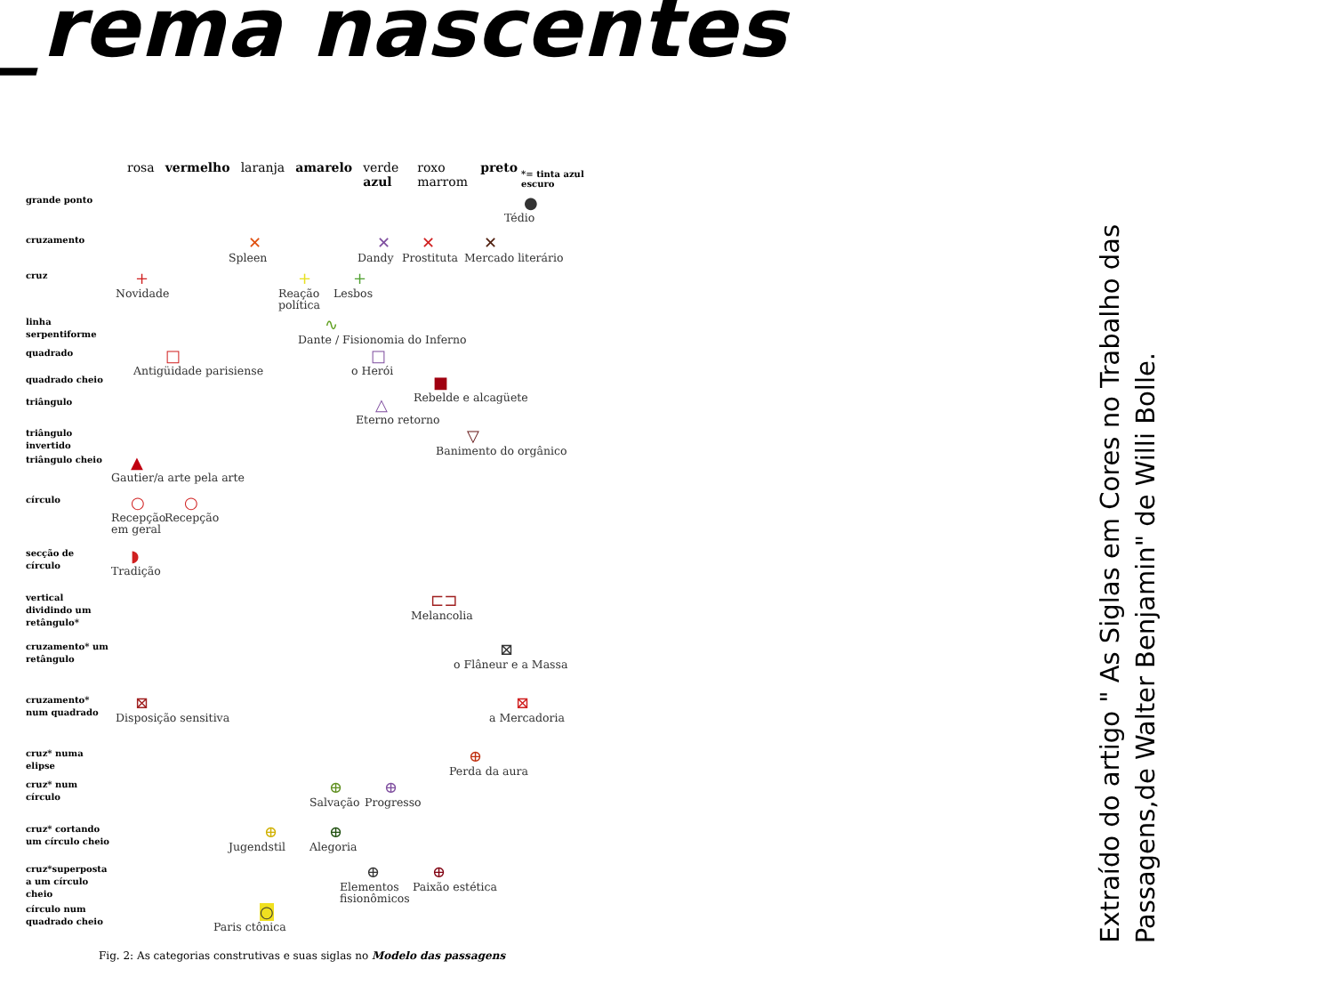_rema nascentes
rosa vermelho laranja amarelo verde azul roxo marrom preto *= tinta azul escuro
grande ponto
●
Tédio
cruzamento
✕
Spleen
✕
Dandy
✕
Prostituta
✕
Mercado literário
cruz
+
Novidade
+
Reação
política
+
Lesbos
linha serpentiforme
∿
Dante / Fisionomia do Inferno
quadrado
□
Antigüidade parisiense
□
o Herói
quadrado cheio
■
Rebelde e alcagüete
triângulo
△
Eterno retorno
triângulo invertido
▽
Banimento do orgânico
triângulo cheio
▲
Gautier/a arte pela arte
círculo
○
Recepção
em geral
○
Recepção
secção de círculo
◗
Tradição
vertical dividindo um retângulo*
⊏⊐
Melancolia
cruzamento* um retângulo
⊠
o Flâneur e a Massa
cruzamento* num quadrado
⊠
Disposição sensitiva
⊠
a Mercadoria
cruz* numa elipse
⊕
Perda da aura
cruz* num círculo
⊕
Salvação
⊕
Progresso
cruz* cortando um círculo cheio
⊕
Jugendstil
⊕
Alegoria
cruz*superposta a um círculo cheio
⊕
Elementos
fisionômicos
⊕
Paixão estética
círculo num quadrado cheio
○
Paris ctônica
Fig. 2: As categorias construtivas e suas siglas no Modelo das passagens
Extraído do artigo " As Siglas em Cores no Trabalho das
Passagens,de Walter Benjamin" de Willi Bolle.